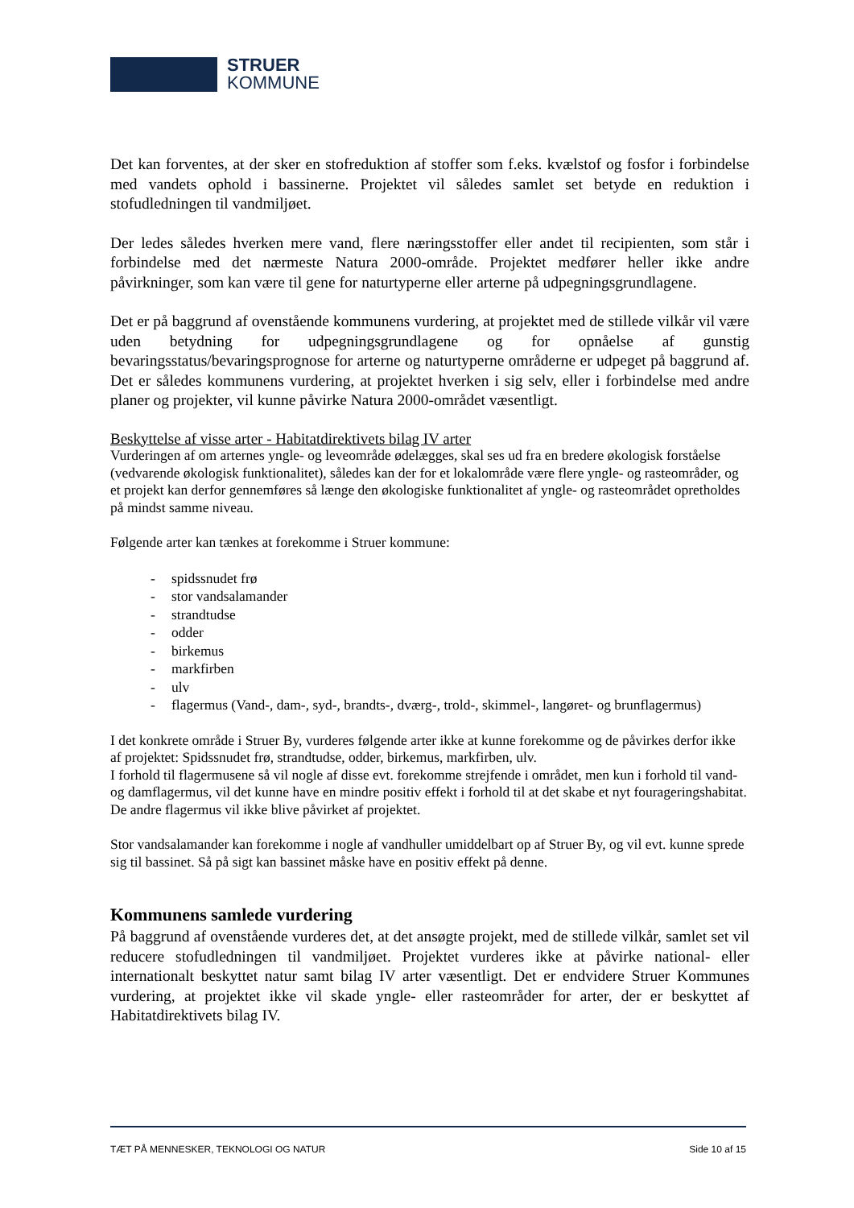STRUER
KOMMUNE
Det kan forventes, at der sker en stofreduktion af stoffer som f.eks. kvælstof og fosfor i forbindelse med vandets ophold i bassinerne. Projektet vil således samlet set betyde en reduktion i stofudledningen til vandmiljøet.
Der ledes således hverken mere vand, flere næringsstoffer eller andet til recipienten, som står i forbindelse med det nærmeste Natura 2000-område. Projektet medfører heller ikke andre påvirkninger, som kan være til gene for naturtyperne eller arterne på udpegningsgrundlagene.
Det er på baggrund af ovenstående kommunens vurdering, at projektet med de stillede vilkår vil være uden betydning for udpegningsgrundlagene og for opnåelse af gunstig bevaringsstatus/bevaringsprognose for arterne og naturtyperne områderne er udpeget på baggrund af. Det er således kommunens vurdering, at projektet hverken i sig selv, eller i forbindelse med andre planer og projekter, vil kunne påvirke Natura 2000-området væsentligt.
Beskyttelse af visse arter - Habitatdirektivets bilag IV arter
Vurderingen af om arternes yngle- og leveområde ødelægges, skal ses ud fra en bredere økologisk forståelse (vedvarende økologisk funktionalitet), således kan der for et lokalområde være flere yngle- og rasteområder, og et projekt kan derfor gennemføres så længe den økologiske funktionalitet af yngle- og rasteområdet opretholdes på mindst samme niveau.
Følgende arter kan tænkes at forekomme i Struer kommune:
- spidssnudet frø
- stor vandsalamander
- strandtudse
- odder
- birkemus
- markfirben
- ulv
- flagermus (Vand-, dam-, syd-, brandts-, dværg-, trold-, skimmel-, langøret- og brunflagermus)
I det konkrete område i Struer By, vurderes følgende arter ikke at kunne forekomme og de påvirkes derfor ikke af projektet: Spidssnudet frø, strandtudse, odder, birkemus, markfirben, ulv.
I forhold til flagermusene så vil nogle af disse evt. forekomme strejfende i området, men kun i forhold til vand- og damflagermus, vil det kunne have en mindre positiv effekt i forhold til at det skabe et nyt fourageringshabitat. De andre flagermus vil ikke blive påvirket af projektet.
Stor vandsalamander kan forekomme i nogle af vandhuller umiddelbart op af Struer By, og vil evt. kunne sprede sig til bassinet. Så på sigt kan bassinet måske have en positiv effekt på denne.
Kommunens samlede vurdering
På baggrund af ovenstående vurderes det, at det ansøgte projekt, med de stillede vilkår, samlet set vil reducere stofudledningen til vandmiljøet. Projektet vurderes ikke at påvirke national- eller internationalt beskyttet natur samt bilag IV arter væsentligt. Det er endvidere Struer Kommunes vurdering, at projektet ikke vil skade yngle- eller rasteområder for arter, der er beskyttet af Habitatdirektivets bilag IV.
TÆT PÅ MENNESKER, TEKNOLOGI OG NATUR Side 10 af 15